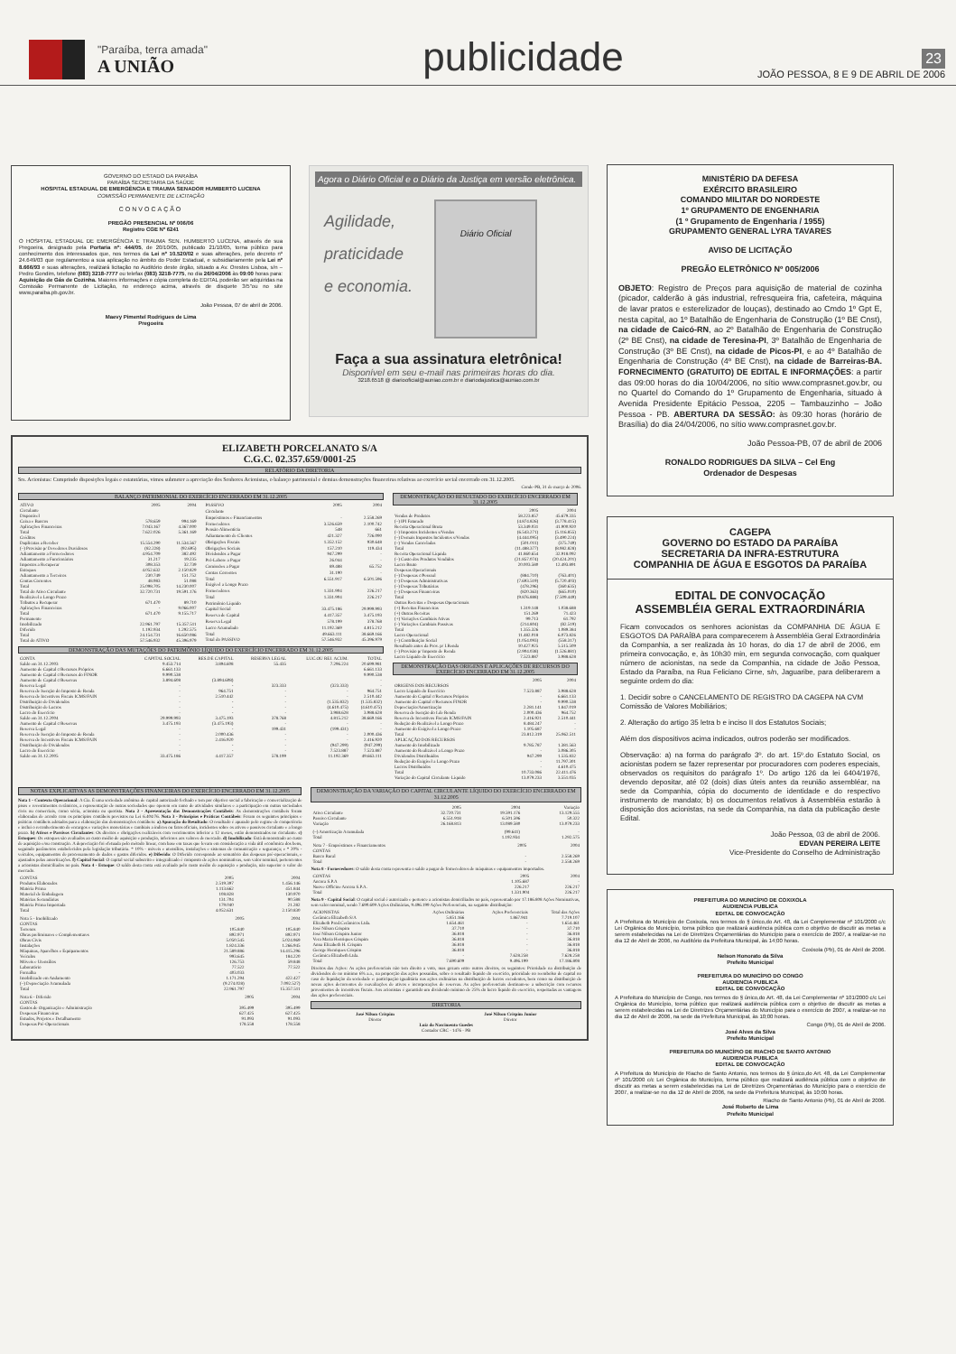"Paraíba, terra amada"
A UNIÃO
publicidade
23
JOÃO PESSOA, 8 E 9 DE ABRIL DE 2006
GOVERNO DO ESTADO DA PARAÍBA
PARAÍBA SECRETARIA DA SAÚDE
HOSPITAL ESTADUAL DE EMERGÊNCIA E TRAUMA SENADOR HUMBERTO LUCENA
COMISSÃO PERMANENTE DE LICITAÇÃO
CONVOCAÇÃO
PREGÃO PRESENCIAL Nº 006/06
Registro CGE Nº 6241
O HOSPITAL ESTADUAL DE EMERGÊNCIA E TRAUMA SEN. HUMBERTO LUCENA, através de sua Pregoeira, designado pela Portaria nº: 444/05, de 20/10/05, publicado 21/10/05, torna público para conhecimento dos interessados que, nos termos da Lei nº 10.520/02 e suas alterações, pelo decreto nº 24.649/03 que regulamentou a sua aplicação no âmbito do Poder Estadual, e subsidiariamente pela Lei nº 8.666/93 e suas alterações, realizará licitação no Auditório deste órgão, situado a Av. Orestes Lisboa, s/n – Pedro Gondim, telefone (083) 3218-7777 ou telefax (083) 3218-7775, no dia 26/04/2006 às 09:00 horas para: Aquisição de Gás de Cozinha. Maiores informações e cópia completa do EDITAL poderão ser adquiridas na Comissão Permanente de Licitação, no endereço acima, através de disquete 3/5"ou no site www.paraiba.pb.gov.br.
João Pessoa, 07 de abril de 2006.
Maevy Pimentel Rodrigues de Lima
Pregoeira
Agora o Diário Oficial e o Diário da Justiça em versão eletrônica.
Agilidade,
praticidade
e economia.
Diário Oficial
Faça a sua assinatura eletrônica!
Disponível em seu e-mail nas primeiras horas do dia.
3218.6518 @ diariooficial@auniao.com.br e diariodajustica@auniao.com.br
ELIZABETH PORCELANATO S/A
C.G.C. 02.357.659/0001-25
RELATÓRIO DA DIRETORIA
Srs. Acionistas: Cumprindo disposições legais e estatutárias, vimos submeter a apreciação dos Senhores Acionistas, o balanço patrimonial e demias demonstrações financeiras relativas ao exercício social encerrado em 31.12.2005.
Conde-PB, 31 de março de 2006.
BALANÇO PATRIMONIAL DO EXERCÍCIO ENCERRADO EM 31.12.2005
| ATIVO | 2005 | 2004 |
| --- | --- | --- |
| Circulante | | |
| Disponível | | |
| Caixa e Bancos | 578.659 | 994.169 |
| Aplicações Financeiras | 7.043.167 | 4.367.000 |
| Total | 7.622.026 | 5.361.169 |
| Créditos | | |
| Duplicatas a Receber | 15.554.290 | 11.534.567 |
| (–) Provisão p/ Devedores Duvidosos | (82.228) | (92.695) |
| Adiantamento a Fornecedores | 4.954.709 | 382.492 |
| Adiantamento a Funcionários | 31.217 | 19.235 |
| Impostos a Recuperar | 308.353 | 32.739 |
| Estoques | 4.052.632 | 2.150.829 |
| Adiantamento a Terceiros | 230.749 | 151.752 |
| Contas Correntes | 48.983 | 51.088 |
| Total | 25.098.705 | 14.230.007 |
| Total do Ativo Circulante | 32.720.731 | 19.591.176 |
| Realizável a Longo Prazo | | |
| Tributos a Recuperar | 671.470 | 89.710 |
| Aplicações Financeiras | - | 9.066.007 |
| Total | 671.470 | 9.155.717 |
| Permanente | | |
| Imobilizado | 22.961.797 | 15.357.511 |
| Diferido | 1.192.934 | 1.292.575 |
| Total | 24.154.731 | 16.650.086 |
| Total do ATIVO | 57.546.932 | 45.396.979 |
| PASSIVO | 2005 | 2004 |
| --- | --- | --- |
| Circulante | | |
| Empréstimos e Financiamentos | - | 2.558.269 |
| Fornecedores | 3.526.659 | 2.100.742 |
| Pensão Alimentícia | 548 | 661 |
| Adiantamento de Clientes | 421.327 | 726.090 |
| Obrigações Fiscais | 1.352.152 | 930.648 |
| Obrigações Sociais | 157.210 | 119.434 |
| Dividendos a Pagar | 947.299 | - |
| Pró-Labore a Pagar | 26.044 | - |
| Comissões a Pagar | 89.488 | 65.752 |
| Contas Correntes | 31.190 | - |
| Total | 6.551.917 | 6.501.596 |
| Exigível a Longo Prazo | | |
| Fornecedores | 1.331.904 | 226.217 |
| Total | 1.331.904 | 226.217 |
| Patrimônio Líquido | | |
| Capital Social | 33.475.186 | 29.999.993 |
| Reserva de Capital | 4.417.357 | 3.475.193 |
| Reserva Legal | 578.199 | 378.768 |
| Lucro Acumulado | 11.192.369 | 4.815.212 |
| Total | 49.663.111 | 38.669.166 |
| Total do PASSIVO | 57.546.932 | 45.396.979 |
DEMONSTRAÇÃO DAS MUTAÇÕES DO PATRIMÔNIO LÍQUIDO DO EXERCÍCIO ENCERRADO EM 31.12.2005
| CONTA | CAPITAL SOCIAL | RES.DE CAPITAL | RESERVA LEGAL | LUC.OU REJ. ACUM. | TOTAL |
| --- | --- | --- | --- | --- | --- |
| Saldo em 31.12.2003 | 9.453.714 | 3.894.608 | 55.435 | 7.296.224 | 20.699.981 |
| Aumento de Capital c/Recursos Próprios | 6.661.133 | | | | 6.661.133 |
| Aumento de Capital c/Recursos do FINOR | 9.990.538 | | | | 9.990.538 |
| Aumento de Capital c/Reservas | 3.894.608 | (3.894.608) | | | - |
| Reserva Legal | - | - | 323.333 | (323.333) | - |
| Reserva de Isenção do Imposto de Renda | - | 964.751 | - | - | 964.751 |
| Reserva de Incentivos Fiscais ICMS/FAIN | - | 2.510.442 | - | - | 2.510.442 |
| Distribuição de Dividendos | - | - | - | (1.535.832) | (1.535.832) |
| Distribuição de Lucros | - | - | - | (4.610.475) | (4.610.475) |
| Lucro do Exercício | - | - | - | 3.988.628 | 3.988.628 |
| Saldo em 31.12.2004 | 29.999.993 | 3.475.193 | 378.768 | 4.815.212 | 38.669.166 |
| Aumento de Capital c/Reservas | 3.475.193 | (3.475.193) | - | - | - |
| Reserva Legal | - | - | 199.431 | (199.431) | - |
| Reserva de Isenção do Imposto de Renda | - | 2.000.436 | - | - | 2.000.436 |
| Reserva de Incentivos Fiscais ICMS/FAIN | - | 2.416.920 | - | - | 2.416.920 |
| Distribuição de Dividendos | - | - | - | (947.299) | (947.299) |
| Lucro do Exercício | - | - | - | 7.523.887 | 7.523.887 |
| Saldo em 31.12.2005 | 33.475.186 | 4.417.357 | 578.199 | 11.192.369 | 49.663.111 |
DEMONSTRAÇÃO DO RESULTADO DO EXERCÍCIO ENCERRADO EM 31.12.2005
| | 2005 | 2004 |
| --- | --- | --- |
| Vendas de Produtos | 58.223.857 | 45.679.335 |
| (–) IPI Faturado | (4.874.826) | (3.778.415) |
| Receita Operacional Bruta | 53.349.031 | 41.900.920 |
| (–) Impostos Incidentes s/Vendas | (6.543.271) | (5.116.855) |
| (–) Demais Impostos Incidentes s/Vendas | (4.444.095) | (3.490.224) |
| (–) Vendas Canceladas | (501.011) | (375.749) |
| Total | (11.488.377) | (8.982.828) |
| Receita Operacional Líquida | 41.860.654 | 32.918.092 |
| (–) Custo dos Produtos Vendidos | (21.857.074) | (20.424.201) |
| Lucro Bruto | 20.003.580 | 12.493.891 |
| Despesas Operacionais | | |
| (–) Despesas c/Pessoal | (884.710) | (763.401) |
| (–) Despesas Administrativas | (7.693.519) | (5.720.403) |
| (–) Despesas Tributárias | (478.296) | (360.635) |
| (–) Despesas Financeiras | (820.363) | (665.010) |
| Total | (9.876.888) | (7.509.449) |
| Outras Receitas e Despesas Operacionais | | |
| (+) Receitas Financeiras | 1.319.148 | 1.038.688 |
| (+) Outras Receitas | 151.269 | 71.423 |
| (+) Variações Cambiais Ativas | 99.713 | 61.792 |
| (–) Variações Cambiais Passivas | (214.804) | (82.519) |
| Total | 1.355.326 | 1.089.384 |
| Lucro Operacional | 11.482.018 | 6.073.826 |
| (–) Contribuição Social | (1.054.093) | (558.317) |
| Resultado antes da Prov. p/ I.Renda | 10.427.925 | 5.515.509 |
| (–) Provisão p/ Imposto de Renda | (2.904.038) | (1.526.881) |
| Lucro Líquido do Exercício | 7.523.887 | 3.988.628 |
DEMONSTRAÇÃO DAS ORIGENS E APLICAÇÕES DE RECURSOS DO EXERCÍCIO ENCERRADO EM 31.12.2005
| | 2005 | 2004 |
| --- | --- | --- |
| ORIGENS DOS RECURSOS | | |
| Lucro Líquido do Exercício | 7.523.887 | 3.988.628 |
| Aumento do Capital c/Recursos Próprios | - | 6.661.133 |
| Aumento do Capital c/Recursos FINOR | - | 9.990.538 |
| Depreciação/Amortização | 2.281.141 | 1.847.019 |
| Reserva de Isenção do I.de Renda | 2.000.436 | 964.752 |
| Reserva de Incentivos Fiscais ICMS/FAIN | 2.416.921 | 2.510.441 |
| Redução do Realizável a Longo Prazo | 8.484.247 | - |
| Aumento do Exigível a Longo Prazo | 1.105.687 | - |
| Total | 23.812.319 | 25.962.511 |
| APLICAÇÃO DOS RECURSOS | | |
| Aumento do Imobilizado | 9.785.787 | 1.381.563 |
| Aumento do Realizável a Longo Prazo | - | 3.086.305 |
| Dividendos Distribuídos | 947.299 | 1.535.832 |
| Redução do Exigível a Longo Prazo | - | 11.797.301 |
| Lucros Distribuídos | - | 4.610.475 |
| Total | 10.733.086 | 22.411.476 |
| Variação do Capital Circulante Líquido | 13.079.233 | 3.551.035 |
NOTAS EXPLICATIVAS AS DEMONSTRAÇÕES FINANCEIRAS DO EXERCÍCIO ENCERRADO EM 31.12.2005
Nota 1 - Contexto Operacional: A Cia. É uma sociedade anônima de capital autorizado fechado e tem por objetivo social a fabricação e comercialização de pisos e revestimentos cerâmicos, a representação de outras sociedades que operem em ramo de atividades similares e a participação em outras sociedades civis ou comerciais, como sócia, acionista ou quotista. Nota 2 - Apresentação das Demonstrações Contábeis: As demonstrações contábeis foram elaboradas de acordo com os princípios contábeis previstos na Lei 6.404/76. Nota 3 - Princípios e Práticas Contábeis: Foram os seguintes princípios e práticas contábeis adotados para a elaboração das demonstrações contábeis: a) Apuração do Resultado: O resultado é apurado pelo regime de competência e inclui o reconhecimento de encargos e variações monetárias e cambiais a índices ou fatos oficiais, incidentes sobre os ativos e passivos circulante e a longo prazo. b) Ativos e Passivos Circulantes: Os direitos e obrigações realizáveis com vencimentos inferior a 12 meses, estão demonstrados no circulante. c) Estoques: Os estoques são avaliados ao custo médio de aquisição e produção, inferiores aos valores de mercado. d) Imobilizado: Está demonstrado ao custo de aquisição e/ou construção. A depreciação foi efetuada pelo método linear, com base em taxas que levam em consideração a vida útil econômica dos bens, seguindo parâmetros estabelecidos pela legislação tributária. * 10% - móveis e utensílios, instalações e sistemas de comunicação e segurança; e * 20% - veículos, equipamentos de processamento de dados e gastos diferidos. e) Diferido: O Diferido corresponde ao somatório das despesas pré-operacionais, e ajustados pelas amortizações. f) Capital Social: O capital social subscrito e integralizado é composto de ações nominativas, sem valor nominal, pertencentes a acionistas domiciliados no país. Nota 4 - Estoque: O saldo desta conta está avaliado pelo custo médio de aquisição e produção, não superior o valor do mercado.
| CONTAS | 2005 | 2004 |
| --- | --- | --- |
| Produtos Elaborados | 2.519.397 | 1.456.146 |
| Matéria Prima | 1.113.662 | 451.844 |
| Material de Embalagem | 108.828 | 130.970 |
| Matérias Secundárias | 131.704 | 90.588 |
| Matéria Prima Importada | 179.040 | 21.282 |
| Total | 4.052.631 | 2.150.830 |
| Nota 5 - Imobilizado CONTAS | 2005 | 2004 |
| --- | --- | --- |
| Terrenos | 105.840 | 105.840 |
| Obras preliminares e Complementares | 892.971 | 892.971 |
| Obras Civis | 5.050.545 | 5.024.969 |
| Instalações | 1.824.336 | 1.266.945 |
| Máquinas, Aparelhos e Equipamentos | 21.589.886 | 14.415.296 |
| Veículos | 993.645 | 184.220 |
| Móveis e Utensílios | 126.753 | 59.848 |
| Laboratório | 77.522 | 77.522 |
| Fornalha | 403.033 | - |
| Imobilizado em Andamento | 1.171.294 | 422.427 |
| (–) Depreciação Acumulada | (9.274.028) | 7.092.527) |
| Total | 22.961.797 | 15.357.511 |
| Nota 6 - Diferido CONTAS | 2005 | 2004 |
| --- | --- | --- |
| Gastos de Organização e Administração | 395.499 | 395.499 |
| Despesas Financeiras | 627.425 | 627.425 |
| Estudos, Projetos e Detalhamento | 91.093 | 91.093 |
| Despesas Pré-Operacionais | 178.558 | 178.558 |
DEMONSTRAÇÃO DA VARIAÇÃO DO CAPITAL CIRCULANTE LÍQUIDO DO EXERCÍCIO ENCERRADO EM 31.12.2005
| | 2005 | 2004 | Variação |
| --- | --- | --- | --- |
| Ativo Circulante | 32.720.731 | 19.591.176 | 13.129.555 |
| Passivo Circulante | 6.551.918 | 6.501.596 | 50.322 |
| Variação | 26.168.813 | 13.089.580 | 13.079.233 |
| (–) Amortização Acumulada | (99.641) | - |
| Total | 1.192.934 | 1.292.575 |
| Nota 7 - Empréstimos e Financiamentos CONTAS | 2005 | 2004 |
| --- | --- | --- |
| Banco Rural | - | 2.558.269 |
| Total | - | 2.558.269 |
Nota 8 - Fornecedores: O saldo desta conta representa o saldo a pagar de fornecedores de máquinas e equipamentos importados.
| CONTAS | 2005 | 2004 |
| --- | --- | --- |
| Ancora S.P.A | 1.105.687 | - |
| Nuove Officine Ancora S.P.A. | 226.217 | 226.217 |
| Total | 1.331.904 | 226.217 |
Nota 9 - Capital Social: O capital social é autorizado e pertence a acionistas domiciliados no país, representado por 17.186.808 Ações Nominativas, sem valor nominal, sendo 7.690.609 Ações Ordinárias, 9.496.199 Ações Preferenciais, na seguinte distribuição:
| ACIONISTAS | Ações Ordinárias | Ações Preferenciais | Total das Ações |
| --- | --- | --- | --- |
| Cerâmica Elizabeth S/A | 5.851.166 | 1.867.941 | 7.719.107 |
| Elizabeth Prod.Cerâmicos Ltda. | 1.654.461 | - | 1.654.461 |
| José Nilson Crispim | 37.710 | - | 37.710 |
| José Nilson Crispim Junior | 36.818 | - | 36.818 |
| Vera Maria Henriques Crispim | 36.818 | - | 36.818 |
| Anna Elizabeth H. Crispim | 36.818 | - | 36.818 |
| George Henriques Crispim | 36.818 | - | 36.818 |
| Cerâmica Elizabeth Ltda. | - | 7.628.258 | 7.628.258 |
| Total | 7.690.609 | 9.496.199 | 17.186.808 |
Direitos das Ações: As ações preferenciais não tem direito a voto, mas gozam entre outros direitos, os seguintes: Prioridade na distribuição de dividendos de no mínimo 6% a.a., na proporção das ações possuídas, sobre o resultado líquido do exercício, prioridade no reembolso de capital no caso de liquidação da sociedade e: participação igualitária nas ações ordinárias na distribuição de lucros excedentes, bem como na distribuição de novas ações decorrentes de reavaliações de ativos e incorporações de reservas. As ações preferenciais destinam-se a subscrição com recursos provenientes de incentivos fiscais. Aos acionistas é garantido um dividendo mínimo de 25% do lucro líquido do exercício, respeitadas as vantagens das ações preferenciais.
DIRETORIA
José Nilson Crispim
Diretor
José Nilson Crispim Junior
Diretor
Luiz do Nascimento Guedes
Contador CRC - 1476 - PB
MINISTÉRIO DA DEFESA
EXÉRCITO BRASILEIRO
COMANDO MILITAR DO NORDESTE
1º GRUPAMENTO DE ENGENHARIA
(1 º Grupamento de Engenharia / 1955)
GRUPAMENTO GENERAL LYRA TAVARES
AVISO DE LICITAÇÃO
PREGÃO ELETRÔNICO Nº 005/2006
OBJETO: Registro de Preços para aquisição de material de cozinha (picador, calderão à gás industrial, refresqueira fria, cafeteira, máquina de lavar pratos e esterelizador de louças), destinado ao Cmdo 1º Gpt E, nesta capital, ao 1º Batalhão de Engenharia de Construção (1º BE Cnst), na cidade de Caicó-RN, ao 2º Batalhão de Engenharia de Construção (2º BE Cnst), na cidade de Teresina-PI, 3º Batalhão de Engenharia de Construção (3º BE Cnst), na cidade de Picos-PI, e ao 4º Batalhão de Engenharia de Construção (4º BE Cnst), na cidade de Barreiras-BA. FORNECIMENTO (GRATUITO) DE EDITAL E INFORMAÇÕES: a partir das 09:00 horas do dia 10/04/2006, no sítio www.comprasnet.gov.br, ou no Quartel do Comando do 1º Grupamento de Engenharia, situado à Avenida Presidente Epitácio Pessoa, 2205 – Tambauzinho – João Pessoa - PB. ABERTURA DA SESSÃO: às 09:30 horas (horário de Brasília) do dia 24/04/2006, no sítio www.comprasnet.gov.br.
João Pessoa-PB, 07 de abril de 2006
RONALDO RODRIGUES DA SILVA – Cel Eng
Ordenador de Despesas
CAGEPA
GOVERNO DO ESTADO DA PARAÍBA
SECRETARIA DA INFRA-ESTRUTURA
COMPANHIA DE ÁGUA E ESGOTOS DA PARAÍBA
EDITAL DE CONVOCAÇÃO
ASSEMBLÉIA GERAL EXTRAORDINÁRIA
Ficam convocados os senhores acionistas da COMPANHIA DE ÁGUA E ESGOTOS DA PARAÍBA para comparecerem à Assembléia Geral Extraordinária da Companhia, a ser realizada às 10 horas, do dia 17 de abril de 2006, em primeira convocação, e, às 10h30 min, em segunda convocação, com qualquer número de acionistas, na sede da Companhia, na cidade de João Pessoa, Estado da Paraíba, na Rua Feliciano Cirne, s/n, Jaguaribe, para deliberarem a seguinte ordem do dia:
1. Decidir sobre o CANCELAMENTO DE REGISTRO DA CAGEPA NA CVM Comissão de Valores Mobiliários;
2. Alteração do artigo 35 letra b e inciso II dos Estatutos Sociais;
Além dos dispositivos acima indicados, outros poderão ser modificados.
Observação: a) na forma do parágrafo 3º. do art. 15º.do Estatuto Social, os acionistas podem se fazer representar por procuradores com poderes especiais, observados os requisitos do parágrafo 1º. Do artigo 126 da lei 6404/1976, devendo depositar, até 02 (dois) dias úteis antes da reunião assembléar, na sede da Companhia, cópia do documento de identidade e do respectivo instrumento de mandato; b) os documentos relativos à Assembléia estarão à disposição dos acionistas, na sede da Companhia, na data da publicação deste Edital.
João Pessoa, 03 de abril de 2006.
EDVAN PEREIRA LEITE
Vice-Presidente do Conselho de Administração
PREFEITURA DO MUNICÍPIO DE COXIXOLA
AUDIENCIA PUBLICA
EDITAL DE CONVOCAÇÃO
A Prefeitura do Município de Coxixola, nos termos do § único,do Art. 48, da Lei Complementar nº 101/2000 c/c Lei Orgânica do Município, torna público que realizará audiência pública com o objetivo de discutir as metas a serem estabelecidas na Lei de Diretrizes Orçamentárias do Município para o exercício de 2007, a realizar-se no dia 12 de Abril de 2006, no Auditório da Prefeitura Municipal, às 14;00 horas.
Coxixola (Pb), 01 de Abril de 2006.
Nelson Honorato da Silva
Prefeito Municipal
PREFEITURA DO MUNICÍPIO DO CONGO
AUDIENCIA PUBLICA
EDITAL DE CONVOCAÇÃO
A Prefeitura do Município de Congo, nos termos do § único,do Art. 48, da Lei Complementar nº 101/2000 c/c Lei Orgânica do Município, torna público que realizará audiência pública com o objetivo de discutir as metas a serem estabelecidas na Lei de Diretrizes Orçamentárias do Município para o exercício de 2007, a realizar-se no dia 12 de Abril de 2006, na sede da Prefeitura Municipal, às 10;00 horas.
Congo (Pb), 01 de Abril de 2006.
José Alves da Silva
Prefeito Municipal
PREFEITURA DO MUNICÍPIO DE RIACHO DE SANTO ANTONIO
AUDIENCIA PUBLICA
EDITAL DE CONVOCAÇÃO
A Prefeitura do Município de Riacho de Santo Antonio, nos termos do § único,do Art. 48, da Lei Complementar nº 101/2000 c/c Lei Orgânica do Município, torna público que realizará audiência pública com o objetivo de discutir as metas a serem estabelecidas na Lei de Diretrizes Orçamentárias do Município para o exercício de 2007, a realizar-se no dia 12 de Abril de 2006, na sede da Prefeitura Municipal, às 10;00 horas.
Riacho de Santo Antonio (Pb), 01 de Abril de 2006.
José Roberto de Lima
Prefeito Municipal